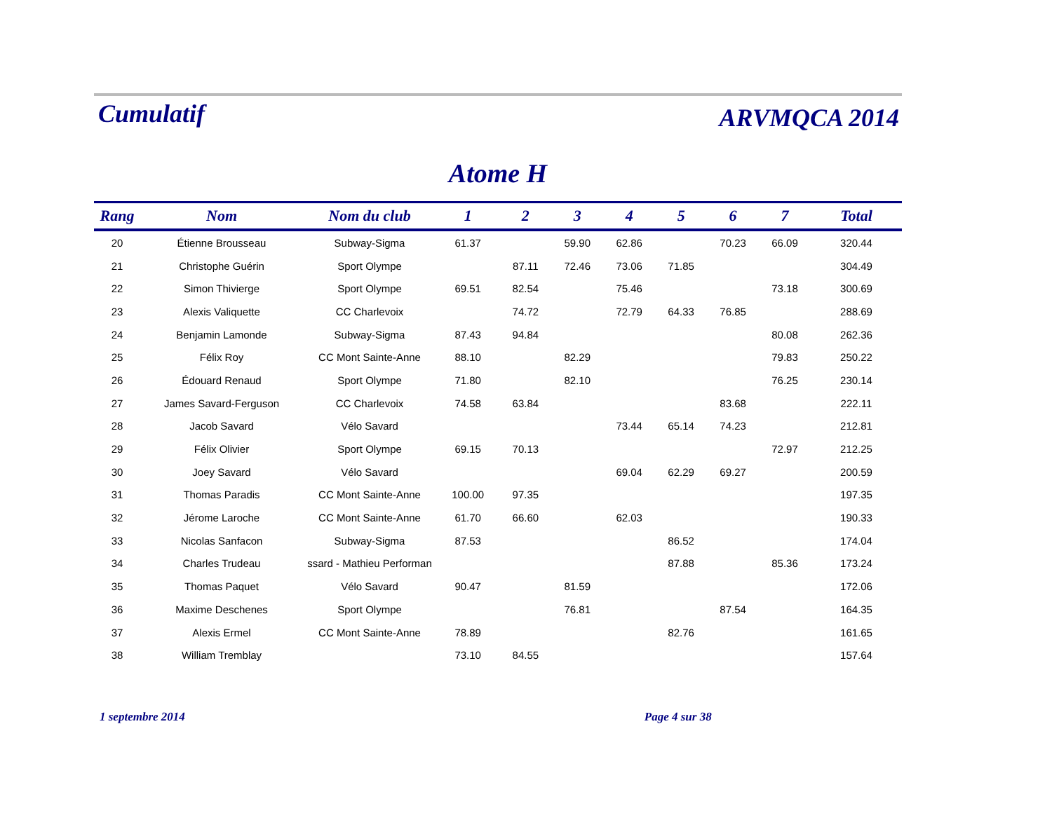Cumulatif ARVMQCA 2014
Atome H
| Rang | Nom | Nom du club | 1 | 2 | 3 | 4 | 5 | 6 | 7 | Total |
| --- | --- | --- | --- | --- | --- | --- | --- | --- | --- | --- |
| 20 | Étienne Brousseau | Subway-Sigma | 61.37 | | 59.90 | 62.86 | | 70.23 | 66.09 | 320.44 |
| 21 | Christophe Guérin | Sport Olympe | | 87.11 | 72.46 | 73.06 | 71.85 | | | 304.49 |
| 22 | Simon Thivierge | Sport Olympe | 69.51 | 82.54 | | 75.46 | | | 73.18 | 300.69 |
| 23 | Alexis Valiquette | CC Charlevoix | | 74.72 | | 72.79 | 64.33 | 76.85 | | 288.69 |
| 24 | Benjamin Lamonde | Subway-Sigma | 87.43 | 94.84 | | | | | 80.08 | 262.36 |
| 25 | Félix Roy | CC Mont Sainte-Anne | 88.10 | | 82.29 | | | | 79.83 | 250.22 |
| 26 | Édouard Renaud | Sport Olympe | 71.80 | | 82.10 | | | | 76.25 | 230.14 |
| 27 | James Savard-Ferguson | CC Charlevoix | 74.58 | 63.84 | | | | 83.68 | | 222.11 |
| 28 | Jacob Savard | Vélo Savard | | | | 73.44 | 65.14 | 74.23 | | 212.81 |
| 29 | Félix Olivier | Sport Olympe | 69.15 | 70.13 | | | | | 72.97 | 212.25 |
| 30 | Joey Savard | Vélo Savard | | | | 69.04 | 62.29 | 69.27 | | 200.59 |
| 31 | Thomas Paradis | CC Mont Sainte-Anne | 100.00 | 97.35 | | | | | | 197.35 |
| 32 | Jérome Laroche | CC Mont Sainte-Anne | 61.70 | 66.60 | | 62.03 | | | | 190.33 |
| 33 | Nicolas Sanfacon | Subway-Sigma | 87.53 | | | | 86.52 | | | 174.04 |
| 34 | Charles Trudeau | ssard - Mathieu Performan | | | | | 87.88 | | 85.36 | 173.24 |
| 35 | Thomas Paquet | Vélo Savard | 90.47 | | 81.59 | | | | | 172.06 |
| 36 | Maxime Deschenes | Sport Olympe | | | 76.81 | | | 87.54 | | 164.35 |
| 37 | Alexis Ermel | CC Mont Sainte-Anne | 78.89 | | | | 82.76 | | | 161.65 |
| 38 | William Tremblay | | 73.10 | 84.55 | | | | | | 157.64 |
1 septembre 2014 Page 4 sur 38